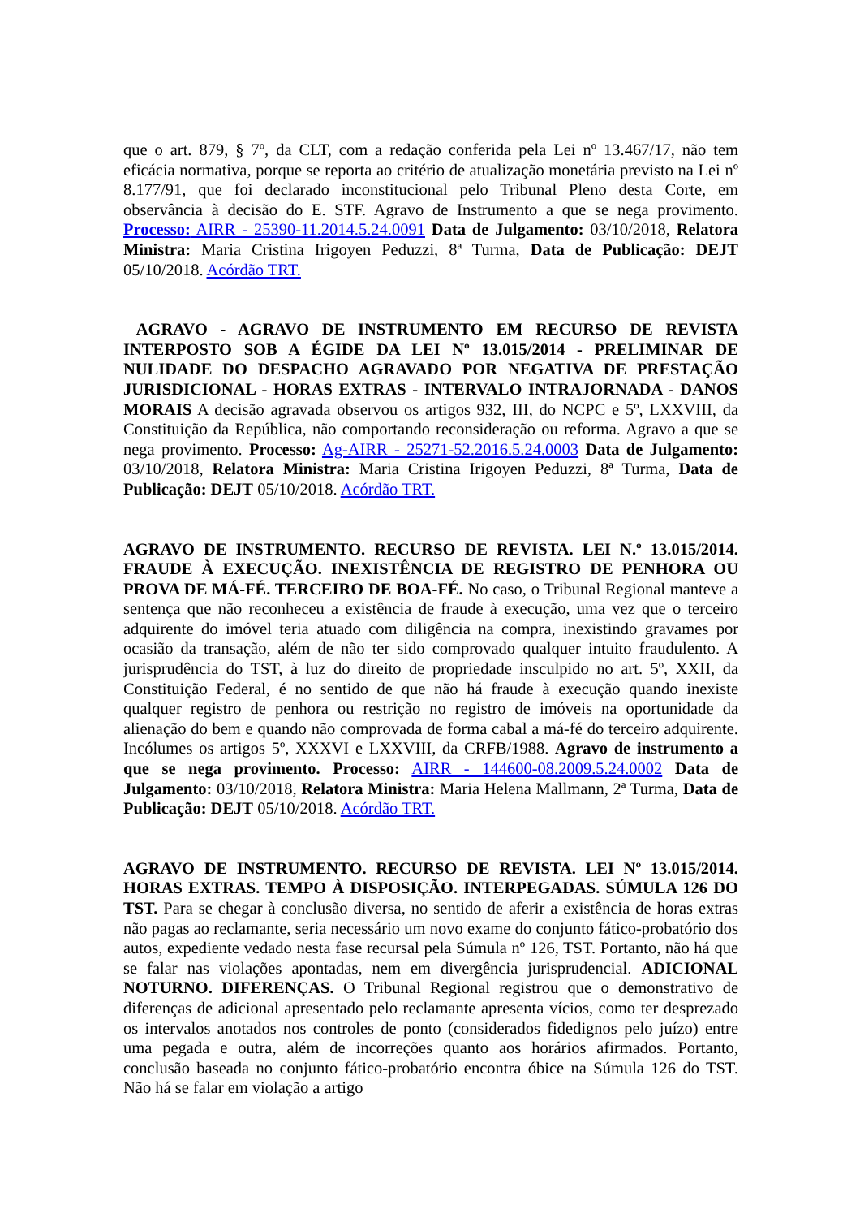que o art. 879, § 7º, da CLT, com a redação conferida pela Lei nº 13.467/17, não tem eficácia normativa, porque se reporta ao critério de atualização monetária previsto na Lei nº 8.177/91, que foi declarado inconstitucional pelo Tribunal Pleno desta Corte, em observância à decisão do E. STF. Agravo de Instrumento a que se nega provimento. Processo: AIRR - 25390-11.2014.5.24.0091 Data de Julgamento: 03/10/2018, Relatora Ministra: Maria Cristina Irigoyen Peduzzi, 8ª Turma, Data de Publicação: DEJT 05/10/2018. Acórdão TRT.
AGRAVO - AGRAVO DE INSTRUMENTO EM RECURSO DE REVISTA INTERPOSTO SOB A ÉGIDE DA LEI Nº 13.015/2014 - PRELIMINAR DE NULIDADE DO DESPACHO AGRAVADO POR NEGATIVA DE PRESTAÇÃO JURISDICIONAL - HORAS EXTRAS - INTERVALO INTRAJORNADA - DANOS MORAIS A decisão agravada observou os artigos 932, III, do NCPC e 5º, LXXVIII, da Constituição da República, não comportando reconsideração ou reforma. Agravo a que se nega provimento. Processo: Ag-AIRR - 25271-52.2016.5.24.0003 Data de Julgamento: 03/10/2018, Relatora Ministra: Maria Cristina Irigoyen Peduzzi, 8ª Turma, Data de Publicação: DEJT 05/10/2018. Acórdão TRT.
AGRAVO DE INSTRUMENTO. RECURSO DE REVISTA. LEI N.º 13.015/2014. FRAUDE À EXECUÇÃO. INEXISTÊNCIA DE REGISTRO DE PENHORA OU PROVA DE MÁ-FÉ. TERCEIRO DE BOA-FÉ. No caso, o Tribunal Regional manteve a sentença que não reconheceu a existência de fraude à execução, uma vez que o terceiro adquirente do imóvel teria atuado com diligência na compra, inexistindo gravames por ocasião da transação, além de não ter sido comprovado qualquer intuito fraudulento. A jurisprudência do TST, à luz do direito de propriedade insculpido no art. 5º, XXII, da Constituição Federal, é no sentido de que não há fraude à execução quando inexiste qualquer registro de penhora ou restrição no registro de imóveis na oportunidade da alienação do bem e quando não comprovada de forma cabal a má-fé do terceiro adquirente. Incólumes os artigos 5º, XXXVI e LXXVIII, da CRFB/1988. Agravo de instrumento a que se nega provimento. Processo: AIRR - 144600-08.2009.5.24.0002 Data de Julgamento: 03/10/2018, Relatora Ministra: Maria Helena Mallmann, 2ª Turma, Data de Publicação: DEJT 05/10/2018. Acórdão TRT.
AGRAVO DE INSTRUMENTO. RECURSO DE REVISTA. LEI Nº 13.015/2014. HORAS EXTRAS. TEMPO À DISPOSIÇÃO. INTERPEGADAS. SÚMULA 126 DO TST. Para se chegar à conclusão diversa, no sentido de aferir a existência de horas extras não pagas ao reclamante, seria necessário um novo exame do conjunto fático-probatório dos autos, expediente vedado nesta fase recursal pela Súmula nº 126, TST. Portanto, não há que se falar nas violações apontadas, nem em divergência jurisprudencial. ADICIONAL NOTURNO. DIFERENÇAS. O Tribunal Regional registrou que o demonstrativo de diferenças de adicional apresentado pelo reclamante apresenta vícios, como ter desprezado os intervalos anotados nos controles de ponto (considerados fidedignos pelo juízo) entre uma pegada e outra, além de incorreções quanto aos horários afirmados. Portanto, conclusão baseada no conjunto fático-probatório encontra óbice na Súmula 126 do TST. Não há se falar em violação a artigo